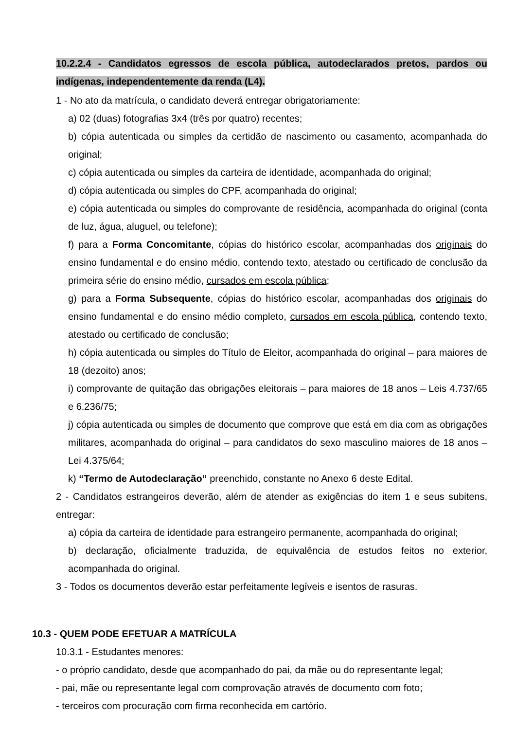10.2.2.4 - Candidatos egressos de escola pública, autodeclarados pretos, pardos ou indígenas, independentemente da renda (L4).
1 - No ato da matrícula, o candidato deverá entregar obrigatoriamente:
a) 02 (duas) fotografias 3x4 (três por quatro) recentes;
b) cópia autenticada ou simples da certidão de nascimento ou casamento, acompanhada do original;
c) cópia autenticada ou simples da carteira de identidade, acompanhada do original;
d) cópia autenticada ou simples do CPF, acompanhada do original;
e) cópia autenticada ou simples do comprovante de residência, acompanhada do original (conta de luz, água, aluguel, ou telefone);
f) para a Forma Concomitante, cópias do histórico escolar, acompanhadas dos originais do ensino fundamental e do ensino médio, contendo texto, atestado ou certificado de conclusão da primeira série do ensino médio, cursados em escola pública;
g) para a Forma Subsequente, cópias do histórico escolar, acompanhadas dos originais do ensino fundamental e do ensino médio completo, cursados em escola pública, contendo texto, atestado ou certificado de conclusão;
h) cópia autenticada ou simples do Título de Eleitor, acompanhada do original – para maiores de 18 (dezoito) anos;
i) comprovante de quitação das obrigações eleitorais – para maiores de 18 anos – Leis 4.737/65 e 6.236/75;
j) cópia autenticada ou simples de documento que comprove que está em dia com as obrigações militares, acompanhada do original – para candidatos do sexo masculino maiores de 18 anos – Lei 4.375/64;
k) “Termo de Autodeclaração” preenchido, constante no Anexo 6 deste Edital.
2 - Candidatos estrangeiros deverão, além de atender as exigências do item 1 e seus subitens, entregar:
a) cópia da carteira de identidade para estrangeiro permanente, acompanhada do original;
b) declaração, oficialmente traduzida, de equivalência de estudos feitos no exterior, acompanhada do original.
3 - Todos os documentos deverão estar perfeitamente legíveis e isentos de rasuras.
10.3 - QUEM PODE EFETUAR A MATRÍCULA
10.3.1 - Estudantes menores:
- o próprio candidato, desde que acompanhado do pai, da mãe ou do representante legal;
- pai, mãe ou representante legal com comprovação através de documento com foto;
- terceiros com procuração com firma reconhecida em cartório.